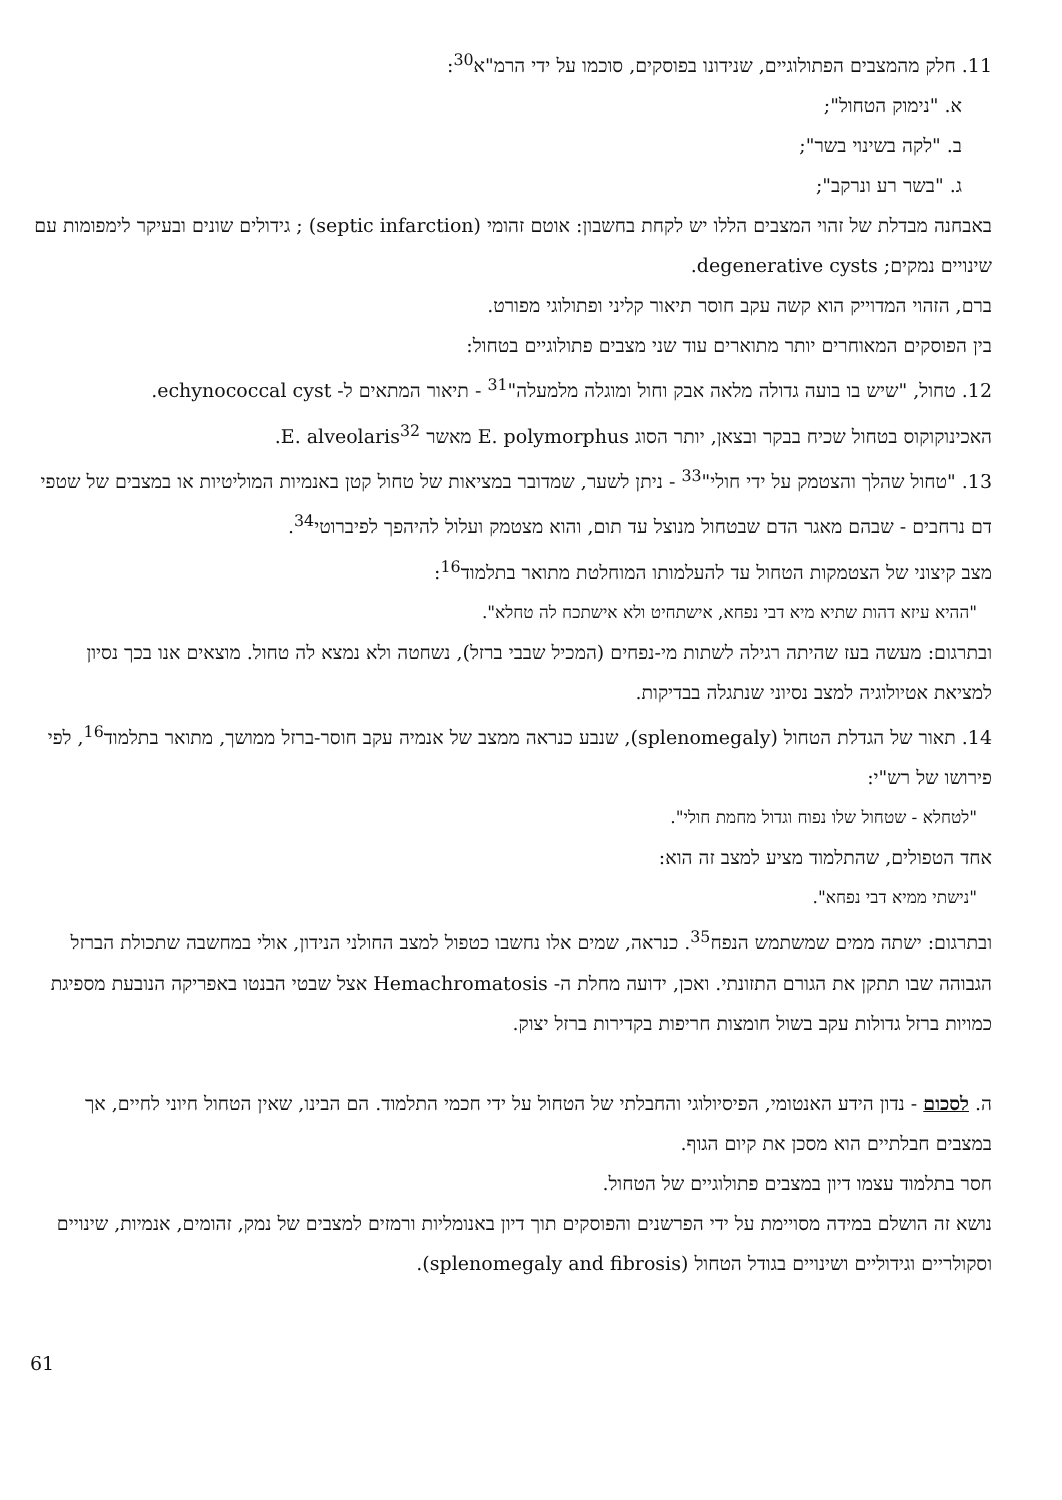11. חלק מהמצבים הפתולוגיים, שנידונו בפוסקים, סוכמו על ידי הרמ"א<sup>30</sup>:
א. "נימוק הטחול";
ב. "לקה בשינוי בשר";
ג. "בשר רע ונרקב";
באבחנה מבדלת של זהוי המצבים הללו יש לקחת בחשבון: אוטם זהומי (septic infarction) ; גידולים שונים ובעיקר לימפומות עם שינויים נמקים; degenerative cysts.
ברם, הזהוי המדוייק הוא קשה עקב חוסר תיאור קליני ופתולוגי מפורט.
בין הפוסקים המאוחרים יותר מתוארים עוד שני מצבים פתולוגיים בטחול:
12. טחול, "שיש בו בועה גדולה מלאה אבק וחול ומוגלה מלמעלה"<sup>31</sup> - תיאור המתאים ל- echynococcal cyst.
האכינוקוקוס בטחול שכיח בבקר ובצאן, יותר הסוג E. polymorphus מאשר E. alveolaris<sup>32</sup>.
13. "טחול שהלך והצטמק על ידי חולי"<sup>33</sup> - ניתן לשער, שמדובר במציאות של טחול קטן באנמיות המוליטיות או במצבים של שטפי דם נרחבים - שבהם מאגר הדם שבטחול מנוצל עד תום, והוא מצטמק ועלול להיהפך לפיברוטי<sup>34</sup>.
מצב קיצוני של הצטמקות הטחול עד להעלמותו המוחלטת מתואר בתלמוד<sup>16</sup>:
"ההיא עיזא דהות שתיא מיא דבי נפחא, אישתחיט ולא אישתכח לה טחלא".
ובתרגום: מעשה בעז שהיתה רגילה לשתות מי-נפחים (המכיל שבבי ברזל), נשחטה ולא נמצא לה טחול. מוצאים אנו בכך נסיון למציאת אטיולוגיה למצב נסיוני שנתגלה בבדיקות.
14. תאור של הגדלת הטחול (splenomegaly), שנבע כנראה ממצב של אנמיה עקב חוסר-ברזל ממושך, מתואר בתלמוד<sup>16</sup>, לפי פירושו של רש"י:
"לטחלא - שטחול שלו נפוח וגדול מחמת חולי".
אחד הטפולים, שהתלמוד מציע למצב זה הוא:
"נישתי ממיא דבי נפחא".
ובתרגום: ישתה ממים שמשתמש הנפח<sup>35</sup>. כנראה, שמים אלו נחשבו כטפול למצב החולני הנידון, אולי במחשבה שתכולת הברזל הגבוהה שבו תתקן את הגורם התזונתי. ואכן, ידועה מחלת ה- Hemachromatosis אצל שבטי הבנטו באפריקה הנובעת מספיגת כמויות ברזל גדולות עקב בשול חומצות חריפות בקדירות ברזל יצוק.
ה. לסכום - נדון הידע האנטומי, הפיסיולוגי והחבלתי של הטחול על ידי חכמי התלמוד. הם הבינו, שאין הטחול חיוני לחיים, אך במצבים חבלתיים הוא מסכן את קיום הגוף.
חסר בתלמוד עצמו דיון במצבים פתולוגיים של הטחול.
נושא זה הושלם במידה מסויימת על ידי הפרשנים והפוסקים תוך דיון באנומליות ורמזים למצבים של נמק, זהומים, אנמיות, שינויים וסקולריים וגידוליים ושינויים בגודל הטחול (splenomegaly and fibrosis).
61